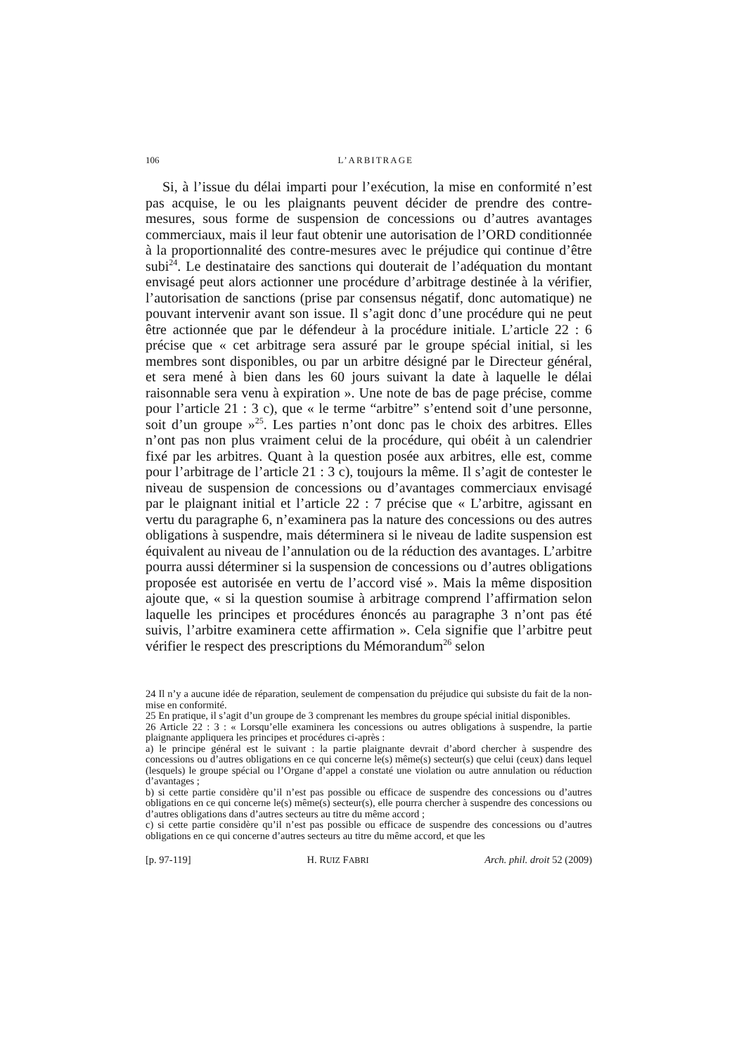106 L’ARBITRAGE
Si, à l’issue du délai imparti pour l’exécution, la mise en conformité n’est pas acquise, le ou les plaignants peuvent décider de prendre des contre-mesures, sous forme de suspension de concessions ou d’autres avantages commerciaux, mais il leur faut obtenir une autorisation de l’ORD conditionnée à la proportionnalité des contre-mesures avec le préjudice qui continue d’être subi<sup>24</sup>. Le destinataire des sanctions qui douterait de l’adéquation du montant envisagé peut alors actionner une procédure d’arbitrage destinée à la vérifier, l’autorisation de sanctions (prise par consensus négatif, donc automatique) ne pouvant intervenir avant son issue. Il s’agit donc d’une procédure qui ne peut être actionnée que par le défendeur à la procédure initiale. L’article 22 : 6 précise que « cet arbitrage sera assuré par le groupe spécial initial, si les membres sont disponibles, ou par un arbitre désigné par le Directeur général, et sera mené à bien dans les 60 jours suivant la date à laquelle le délai raisonnable sera venu à expiration ». Une note de bas de page précise, comme pour l’article 21 : 3 c), que « le terme “arbitre” s’entend soit d’une personne, soit d’un groupe »<sup>25</sup>. Les parties n’ont donc pas le choix des arbitres. Elles n’ont pas non plus vraiment celui de la procédure, qui obéit à un calendrier fixé par les arbitres. Quant à la question posée aux arbitres, elle est, comme pour l’arbitrage de l’article 21 : 3 c), toujours la même. Il s’agit de contester le niveau de suspension de concessions ou d’avantages commerciaux envisagé par le plaignant initial et l’article 22 : 7 précise que « L’arbitre, agissant en vertu du paragraphe 6, n’examinera pas la nature des concessions ou des autres obligations à suspendre, mais déterminera si le niveau de ladite suspension est équivalent au niveau de l’annulation ou de la réduction des avantages. L’arbitre pourra aussi déterminer si la suspension de concessions ou d’autres obligations proposée est autorisée en vertu de l’accord visé ». Mais la même disposition ajoute que, « si la question soumise à arbitrage comprend l’affirmation selon laquelle les principes et procédures énoncés au paragraphe 3 n’ont pas été suivis, l’arbitre examinera cette affirmation ». Cela signifie que l’arbitre peut vérifier le respect des prescriptions du Mémorandum<sup>26</sup> selon
24 Il n’y a aucune idée de réparation, seulement de compensation du préjudice qui subsiste du fait de la non-mise en conformité.
25 En pratique, il s’agit d’un groupe de 3 comprenant les membres du groupe spécial initial disponibles.
26 Article 22 : 3 : « Lorsqu’elle examinera les concessions ou autres obligations à suspendre, la partie plaignante appliquera les principes et procédures ci-après :
a) le principe général est le suivant : la partie plaignante devrait d’abord chercher à suspendre des concessions ou d’autres obligations en ce qui concerne le(s) même(s) secteur(s) que celui (ceux) dans lequel (lesquels) le groupe spécial ou l’Organe d’appel a constaté une violation ou autre annulation ou réduction d’avantages ;
b) si cette partie considère qu’il n’est pas possible ou efficace de suspendre des concessions ou d’autres obligations en ce qui concerne le(s) même(s) secteur(s), elle pourra chercher à suspendre des concessions ou d’autres obligations dans d’autres secteurs au titre du même accord ;
c) si cette partie considère qu’il n’est pas possible ou efficace de suspendre des concessions ou d’autres obligations en ce qui concerne d’autres secteurs au titre du même accord, et que les
[p. 97-119] H. RUIZ FABRI Arch. phil. droit 52 (2009)